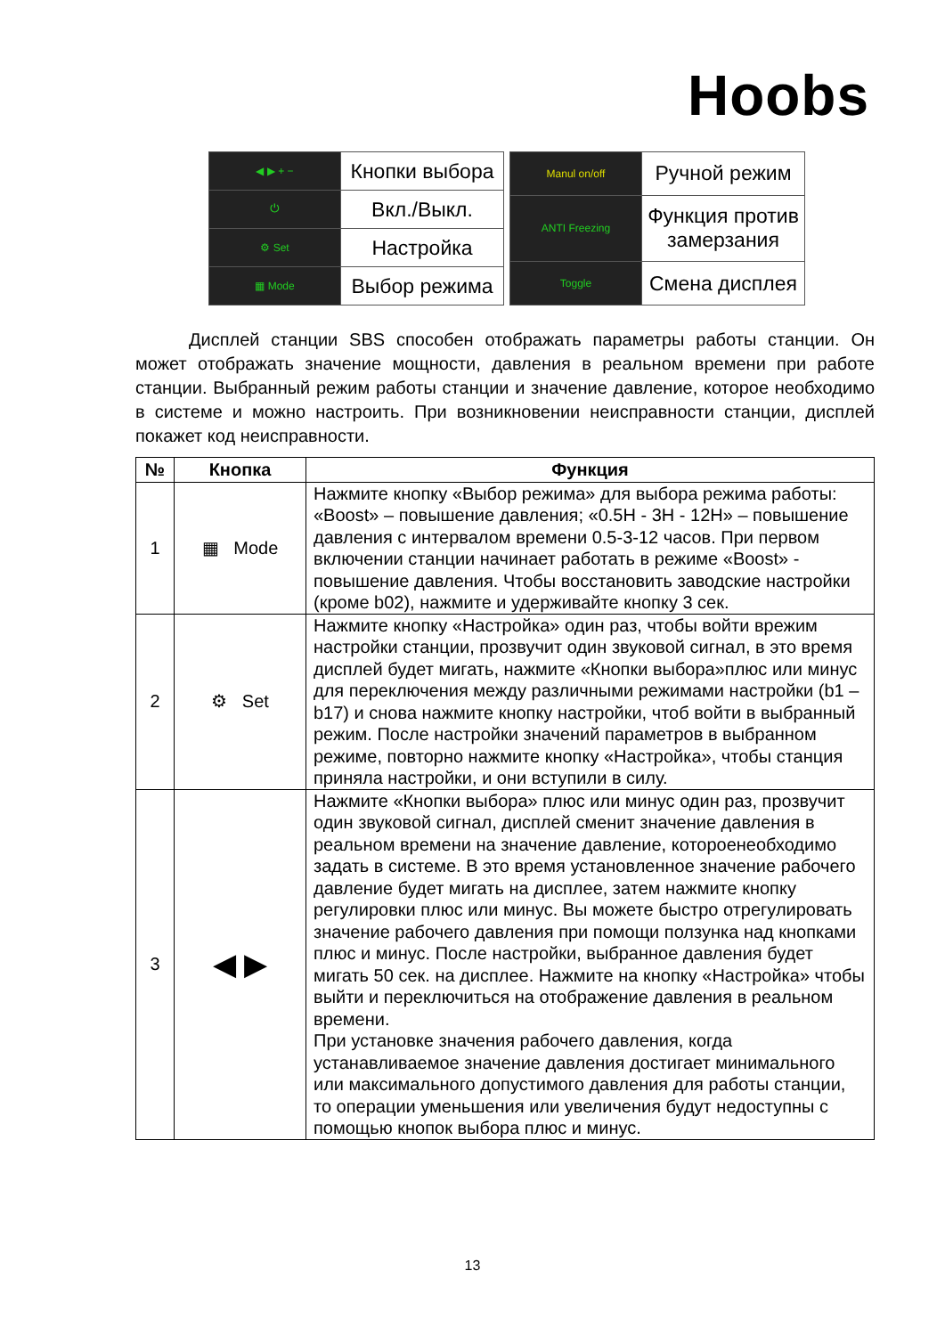Hoobs
| ◀ ▶ + − | Кнопки выбора |
| ⏻ | Вкл./Выкл. |
| ⚙ Set | Настройка |
| ▦ Mode | Выбор режима |
| Manul on/off | Ручной режим |
| ANTI Freezing | Функция против замерзания |
| Toggle | Смена дисплея |
   Дисплей станции SBS способен отображать параметры работы станции. Он может отображать значение мощности, давления в реальном времени при работе станции. Выбранный режим работы станции и значение давление, которое необходимо в системе и можно настроить. При возникновении неисправности станции, дисплей покажет код неисправности.
| № | Кнопка | Функция |
| --- | --- | --- |
| 1 | ▦ Mode | Нажмите кнопку «Выбор режима» для выбора режима работы: «Boost» – повышение давления; «0.5H - 3H - 12H» – повышение давления с интервалом времени 0.5-3-12 часов. При первом включении станции начинает работать в режиме «Boost» - повышение давления. Чтобы восстановить заводские настройки (кроме b02), нажмите и удерживайте кнопку 3 сек. |
| 2 | ⚙ Set | Нажмите кнопку «Настройка» один раз, чтобы войти врежим настройки станции, прозвучит один звуковой сигнал, в это время дисплей будет мигать, нажмите «Кнопки выбора»плюс или минус для переключения между различными режимами настройки (b1 – b17) и снова нажмите кнопку настройки, чтоб войти в выбранный режим. После настройки значений параметров в выбранном режиме, повторно нажмите кнопку «Настройка», чтобы станция приняла настройки, и они вступили в силу. |
| 3 | ◀ ▶ | Нажмите «Кнопки выбора» плюс или минус один раз, прозвучит один звуковой сигнал, дисплей сменит значение давления в реальном времени на значение давление, котороенеобходимо задать в системе. В это время установленное значение рабочего давление будет мигать на дисплее, затем нажмите кнопку регулировки плюс или минус. Вы можете быстро отрегулировать значение рабочего давления при помощи ползунка над кнопками плюс и минус. После настройки, выбранное давления будет мигать 50 сек. на дисплее. Нажмите на кнопку «Настройка» чтобы выйти и переключиться на отображение давления в реальном времени. При установке значения рабочего давления, когда устанавливаемое значение давления достигает минимального или максимального допустимого давления для работы станции, то операции уменьшения или увеличения будут недоступны с помощью кнопок выбора плюс и минус. |
13